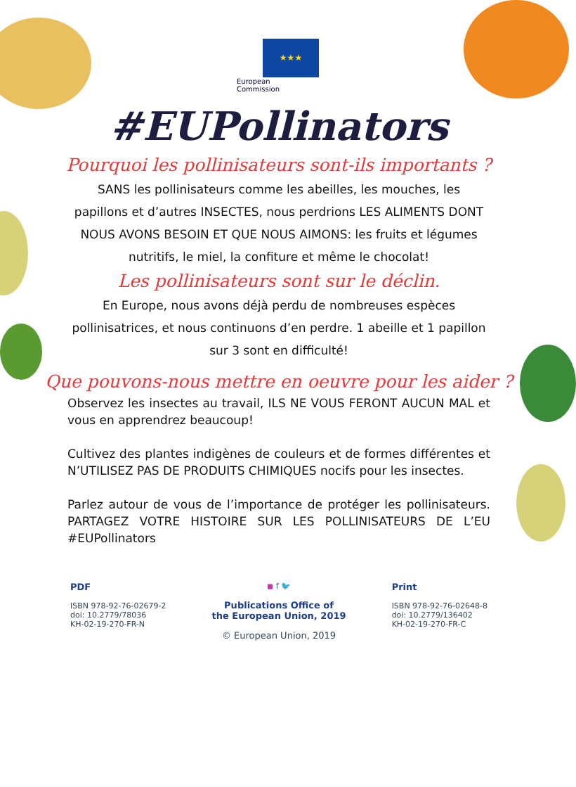★★★
European
Commission
#EUPollinators
Pourquoi les pollinisateurs sont-ils importants ?
SANS les pollinisateurs comme les abeilles, les mouches, les papillons et d’autres INSECTES, nous perdrions LES ALIMENTS DONT NOUS AVONS BESOIN ET QUE NOUS AIMONS: les fruits et légumes nutritifs, le miel, la confiture et même le chocolat!
Les pollinisateurs sont sur le déclin.
En Europe, nous avons déjà perdu de nombreuses espèces pollinisatrices, et nous continuons d’en perdre. 1 abeille et 1 papillon sur 3 sont en difficulté!
Que pouvons-nous mettre en oeuvre pour les aider ?
Observez les insectes au travail, ILS NE VOUS FERONT AUCUN MAL et vous en apprendrez beaucoup!
Cultivez des plantes indigènes de couleurs et de formes différentes et N’UTILISEZ PAS DE PRODUITS CHIMIQUES nocifs pour les insectes.
Parlez autour de vous de l’importance de protéger les pollinisateurs. PARTAGEZ VOTRE HISTOIRE SUR LES POLLINISATEURS DE L’EU #EUPollinators
PDF
ISBN 978-92-76-02679-2
doi: 10.2779/78036
KH-02-19-270-FR-N
◼ f 🐦
Publications Office of
the European Union, 2019
© European Union, 2019
Print
ISBN 978-92-76-02648-8
doi: 10.2779/136402
KH-02-19-270-FR-C